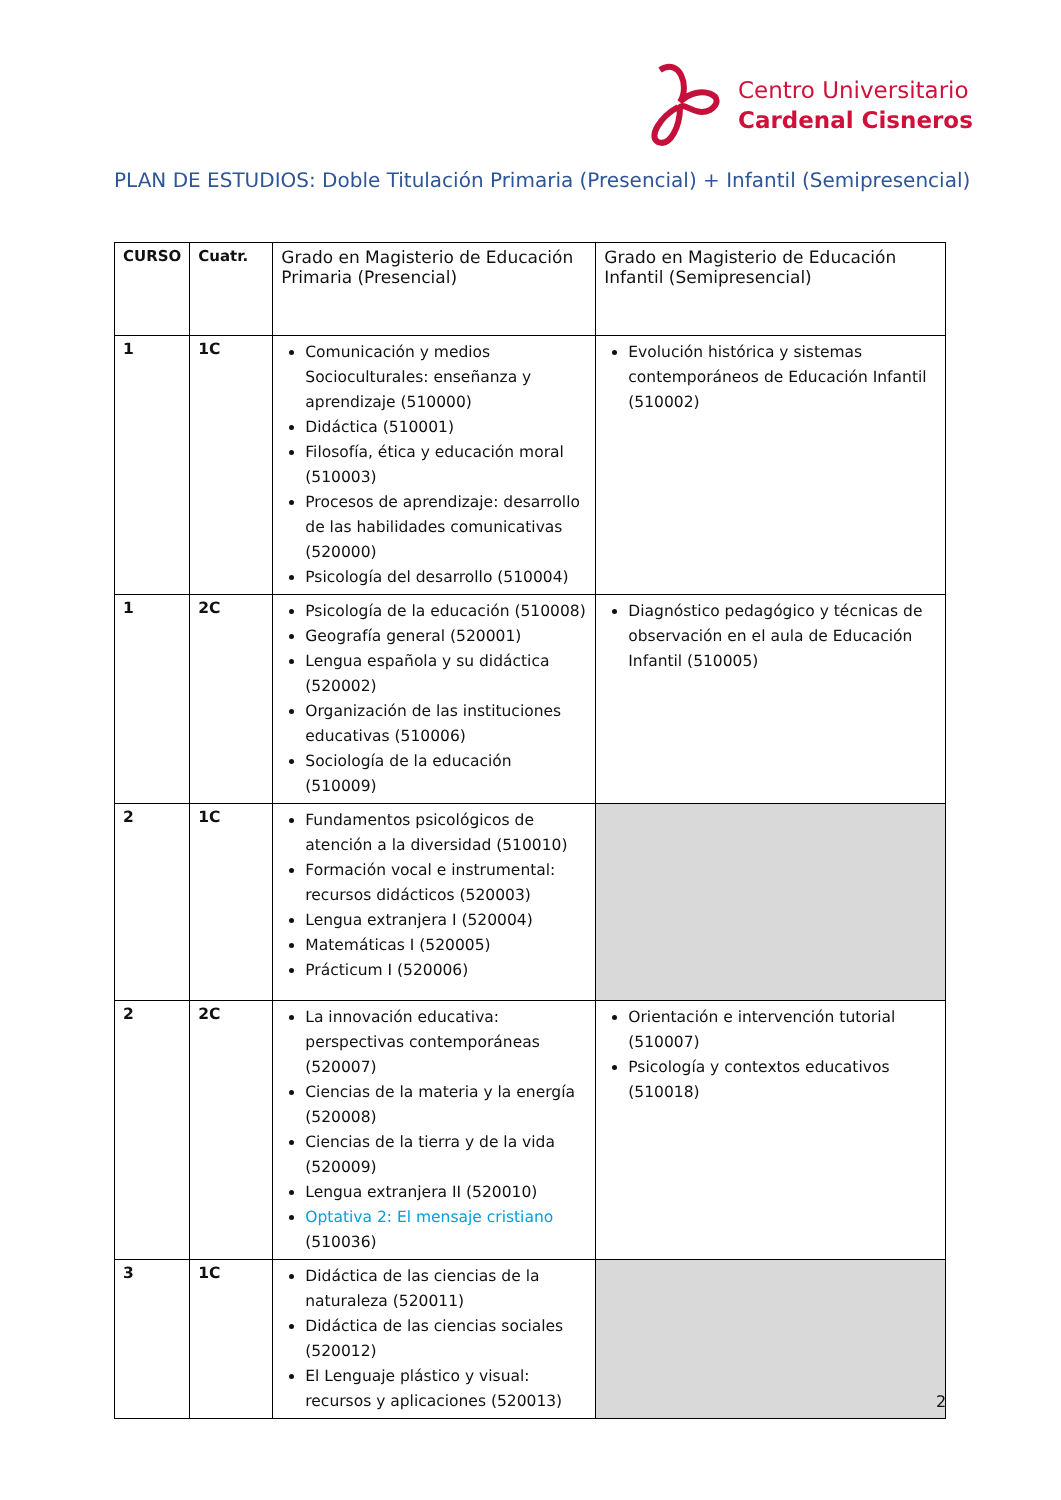Centro Universitario
Cardenal Cisneros
PLAN DE ESTUDIOS: Doble Titulación Primaria (Presencial) + Infantil (Semipresencial)
| CURSO | Cuatr. | Grado en Magisterio de Educación Primaria (Presencial) | Grado en Magisterio de Educación Infantil (Semipresencial) |
| --- | --- | --- | --- |
| 1 | 1C | Comunicación y medios Socioculturales: enseñanza y aprendizaje (510000) Didáctica (510001) Filosofía, ética y educación moral (510003) Procesos de aprendizaje: desarrollo de las habilidades comunicativas (520000) Psicología del desarrollo (510004) | Evolución histórica y sistemas contemporáneos de Educación Infantil (510002) |
| 1 | 2C | Psicología de la educación (510008) Geografía general (520001) Lengua española y su didáctica (520002) Organización de las instituciones educativas (510006) Sociología de la educación (510009) | Diagnóstico pedagógico y técnicas de observación en el aula de Educación Infantil (510005) |
| 2 | 1C | Fundamentos psicológicos de atención a la diversidad (510010) Formación vocal e instrumental: recursos didácticos (520003) Lengua extranjera I (520004) Matemáticas I (520005) Prácticum I (520006) | |
| 2 | 2C | La innovación educativa: perspectivas contemporáneas (520007) Ciencias de la materia y la energía (520008) Ciencias de la tierra y de la vida (520009) Lengua extranjera II (520010) Optativa 2: El mensaje cristiano (510036) | Orientación e intervención tutorial (510007) Psicología y contextos educativos (510018) |
| 3 | 1C | Didáctica de las ciencias de la naturaleza (520011) Didáctica de las ciencias sociales (520012) El Lenguaje plástico y visual: recursos y aplicaciones (520013) | |
2